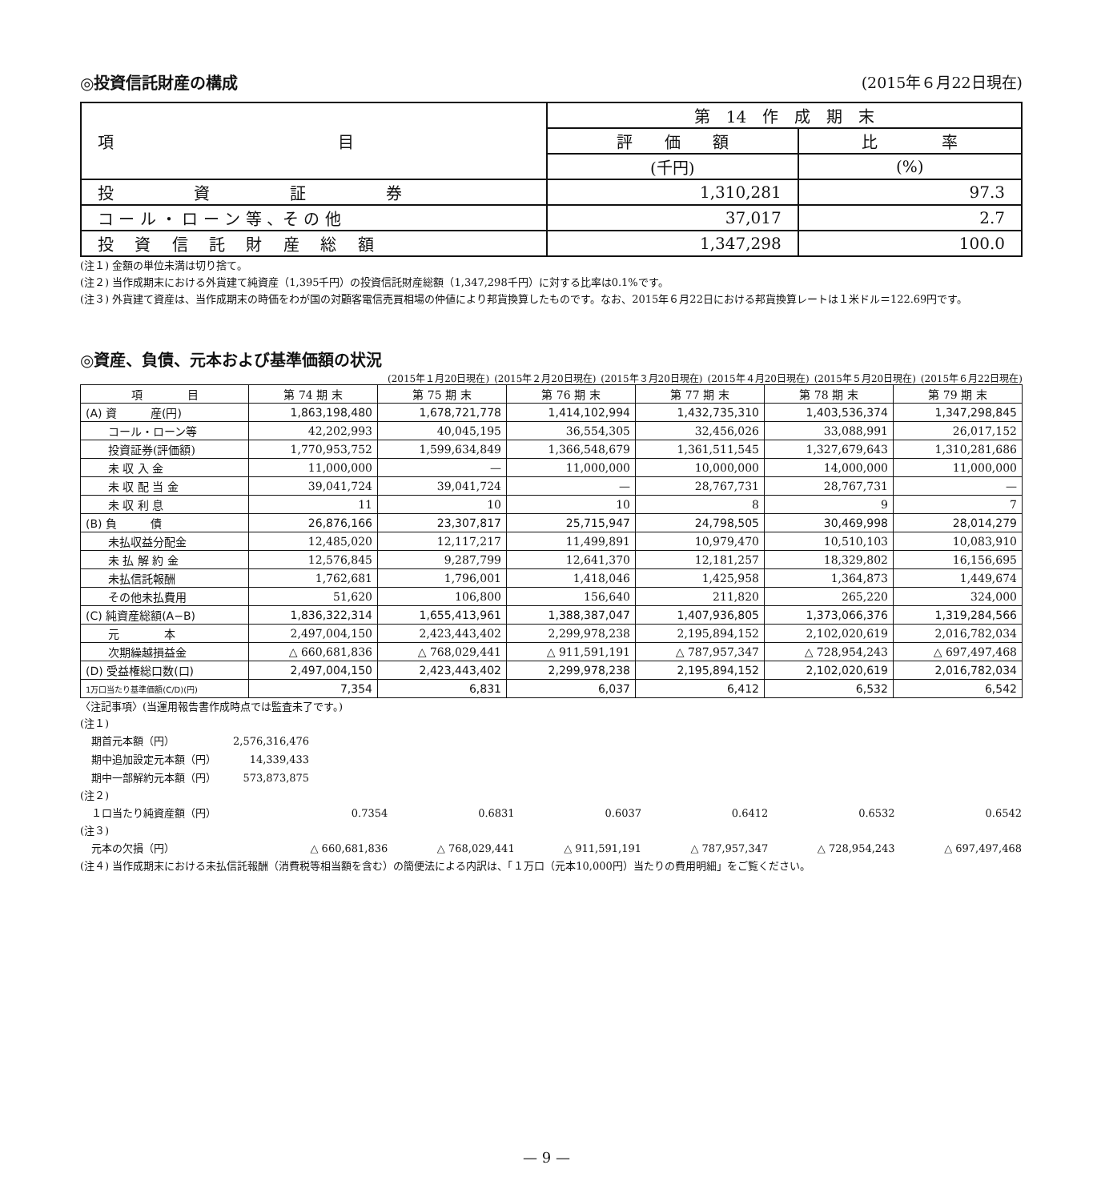◎投資信託財産の構成 (2015年６月22日現在)
| 項 目 | 第 14 作 成 期 末 | |
| | 評 価 額 | 比 率 |
| | (千円) | (%) |
| 投 資 証 券 | 1,310,281 | 97.3 |
| コ ー ル ・ ロ ー ン 等 、そ の 他 | 37,017 | 2.7 |
| 投 資 信 託 財 産 総 額 | 1,347,298 | 100.0 |
(注１) 金額の単位未満は切り捨て。
(注２) 当作成期末における外貨建て純資産（1,395千円）の投資信託財産総額（1,347,298千円）に対する比率は0.1%です。
(注３) 外貨建て資産は、当作成期末の時価をわが国の対顧客電信売買相場の仲値により邦貨換算したものです。なお、2015年６月22日における邦貨換算レートは１米ドル＝122.69円です。
◎資産、負債、元本および基準価額の状況
(2015年１月20日現在) (2015年２月20日現在) (2015年３月20日現在) (2015年４月20日現在) (2015年５月20日現在) (2015年６月22日現在)
| 項 目 | 第 74 期 末 | 第 75 期 末 | 第 76 期 末 | 第 77 期 末 | 第 78 期 末 | 第 79 期 末 |
| --- | --- | --- | --- | --- | --- | --- |
| (A) 資 産(円) | 1,863,198,480 | 1,678,721,778 | 1,414,102,994 | 1,432,735,310 | 1,403,536,374 | 1,347,298,845 |
| コール・ローン等 | 42,202,993 | 40,045,195 | 36,554,305 | 32,456,026 | 33,088,991 | 26,017,152 |
| 投資証券(評価額) | 1,770,953,752 | 1,599,634,849 | 1,366,548,679 | 1,361,511,545 | 1,327,679,643 | 1,310,281,686 |
| 未 収 入 金 | 11,000,000 | — | 11,000,000 | 10,000,000 | 14,000,000 | 11,000,000 |
| 未 収 配 当 金 | 39,041,724 | 39,041,724 | — | 28,767,731 | 28,767,731 | — |
| 未 収 利 息 | 11 | 10 | 10 | 8 | 9 | 7 |
| (B) 負 債 | 26,876,166 | 23,307,817 | 25,715,947 | 24,798,505 | 30,469,998 | 28,014,279 |
| 未払収益分配金 | 12,485,020 | 12,117,217 | 11,499,891 | 10,979,470 | 10,510,103 | 10,083,910 |
| 未 払 解 約 金 | 12,576,845 | 9,287,799 | 12,641,370 | 12,181,257 | 18,329,802 | 16,156,695 |
| 未払信託報酬 | 1,762,681 | 1,796,001 | 1,418,046 | 1,425,958 | 1,364,873 | 1,449,674 |
| その他未払費用 | 51,620 | 106,800 | 156,640 | 211,820 | 265,220 | 324,000 |
| (C) 純資産総額(A−B) | 1,836,322,314 | 1,655,413,961 | 1,388,387,047 | 1,407,936,805 | 1,373,066,376 | 1,319,284,566 |
| 元 本 | 2,497,004,150 | 2,423,443,402 | 2,299,978,238 | 2,195,894,152 | 2,102,020,619 | 2,016,782,034 |
| 次期繰越損益金 | △ 660,681,836 | △ 768,029,441 | △ 911,591,191 | △ 787,957,347 | △ 728,954,243 | △ 697,497,468 |
| (D) 受益権総口数(口) | 2,497,004,150 | 2,423,443,402 | 2,299,978,238 | 2,195,894,152 | 2,102,020,619 | 2,016,782,034 |
| 1万口当たり基準価額(C/D)(円) | 7,354 | 6,831 | 6,037 | 6,412 | 6,532 | 6,542 |
〈注記事項〉(当運用報告書作成時点では監査未了です。)
(注１)
| 期首元本額（円） | 2,576,316,476 |
| 期中追加設定元本額（円） | 14,339,433 |
| 期中一部解約元本額（円） | 573,873,875 |
(注２)
| １口当たり純資産額（円） | 0.7354 | 0.6831 | 0.6037 | 0.6412 | 0.6532 | 0.6542 |
(注３)
| 元本の欠損（円） | △ 660,681,836 | △ 768,029,441 | △ 911,591,191 | △ 787,957,347 | △ 728,954,243 | △ 697,497,468 |
(注４) 当作成期末における未払信託報酬（消費税等相当額を含む）の簡便法による内訳は、「１万口（元本10,000円）当たりの費用明細」をご覧ください。
— 9 —